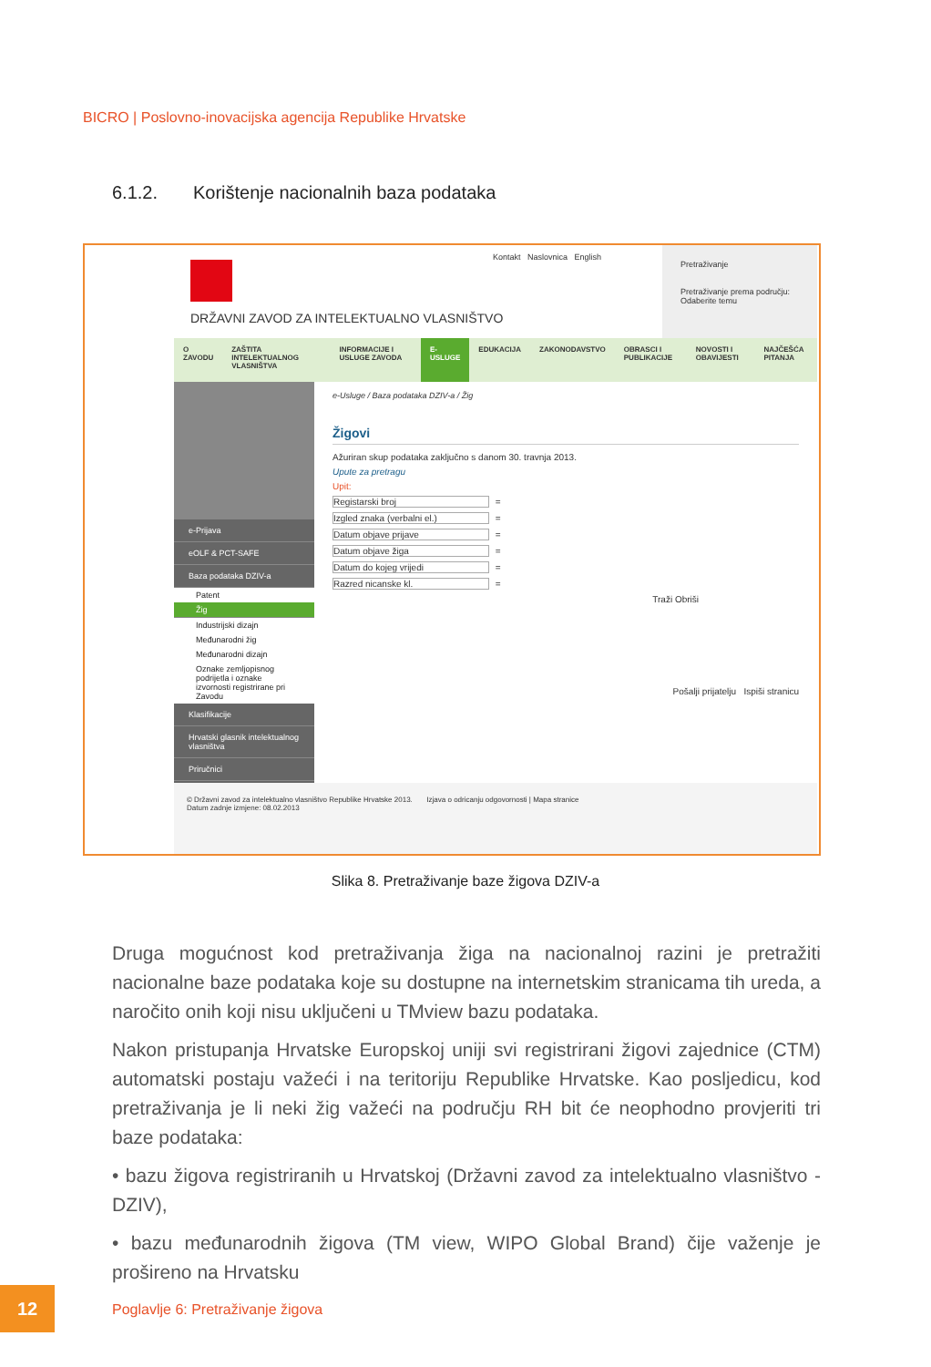BICRO | Poslovno-inovacijska agencija Republike Hrvatske
6.1.2. Korištenje nacionalnih baza podataka
DRŽAVNI ZAVOD ZA INTELEKTUALNO VLASNIŠTVO
Kontakt Naslovnica English
Pretraživanje
Pretraživanje prema području:
Odaberite temu
O ZAVODU ZAŠTITA INTELEKTUALNOG VLASNIŠTVA
INFORMACIJE I USLUGE ZAVODA E-USLUGE EDUKACIJA ZAKONODAVSTVO OBRASCI I PUBLIKACIJE NOVOSTI I OBAVIJESTI NAJČEŠĆA PITANJA
e-Prijava
eOLF & PCT-SAFE
Baza podataka DZIV-a
Patent
Žig
Industrijski dizajn
Međunarodni žig
Međunarodni dizajn
Oznake zemljopisnog podrijetla i oznake izvornosti registrirane pri Zavodu
Klasifikacije
Hrvatski glasnik intelektualnog vlasništva
Priručnici
e-Usluge / Baza podataka DZIV-a / Žig
Žigovi
Ažuriran skup podataka zaključno s danom 30. travnja 2013.
Upute za pretragu
Upit:
Registarski broj =
Izgled znaka (verbalni el.) =
Datum objave prijave =
Datum objave žiga =
Datum do kojeg vrijedi =
Razred nicanske kl. =
Traži Obriši
Pošalji prijatelju Ispiši stranicu
© Državni zavod za intelektualno vlasništvo Republike Hrvatske 2013. Izjava o odricanju odgovornosti | Mapa stranice
Datum zadnje izmjene: 08.02.2013
Slika 8. Pretraživanje baze žigova DZIV-a
Druga mogućnost kod pretraživanja žiga na nacionalnoj razini je pretražiti nacionalne baze podataka koje su dostupne na internetskim stranicama tih ureda, a naročito onih koji nisu uključeni u TMview bazu podataka.
Nakon pristupanja Hrvatske Europskoj uniji svi registrirani žigovi zajednice (CTM) automatski postaju važeći i na teritoriju Republike Hrvatske. Kao posljedicu, kod pretraživanja je li neki žig važeći na području RH bit će neophodno provjeriti tri baze podataka:
• bazu žigova registriranih u Hrvatskoj (Državni zavod za intelektualno vlasništvo - DZIV),
• bazu međunarodnih žigova (TM view, WIPO Global Brand) čije važenje je prošireno na Hrvatsku
12
Poglavlje 6: Pretraživanje žigova